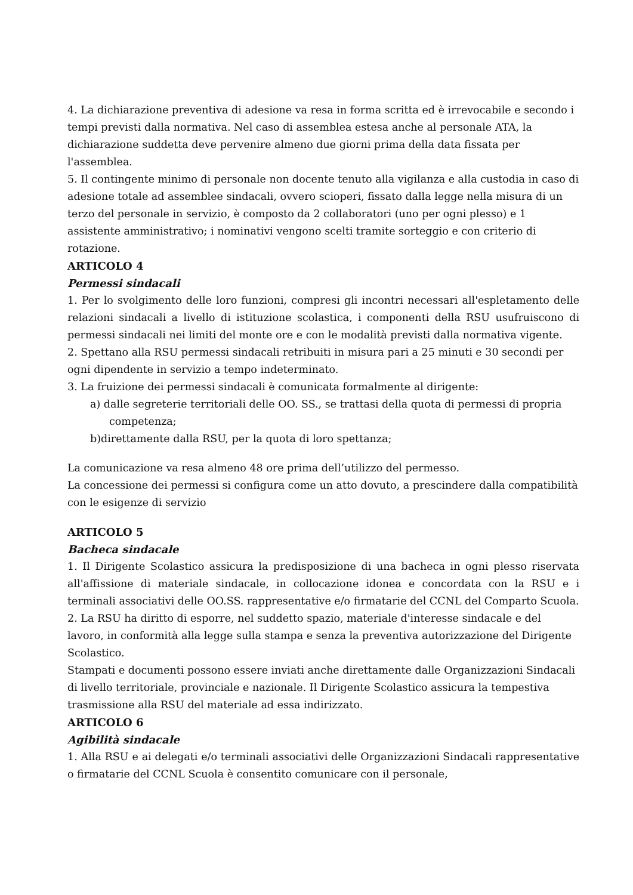4. La dichiarazione preventiva di adesione va resa in forma scritta ed è irrevocabile e secondo i tempi previsti dalla normativa. Nel caso di assemblea estesa anche al personale ATA, la dichiarazione suddetta deve pervenire almeno due giorni prima della data fissata per l'assemblea.
5. Il contingente minimo di personale non docente tenuto alla vigilanza e alla custodia in caso di adesione totale ad assemblee sindacali, ovvero scioperi, fissato dalla legge nella misura di un terzo del personale in servizio, è composto da 2 collaboratori (uno per ogni plesso) e 1 assistente amministrativo; i nominativi vengono scelti tramite sorteggio e con criterio di rotazione.
ARTICOLO 4
Permessi sindacali
1. Per lo svolgimento delle loro funzioni, compresi gli incontri necessari all'espletamento delle relazioni sindacali a livello di istituzione scolastica, i componenti della RSU usufruiscono di permessi sindacali nei limiti del monte ore e con le modalità previsti dalla normativa vigente.
2. Spettano alla RSU permessi sindacali retribuiti in misura pari a 25 minuti e 30 secondi per ogni dipendente in servizio a tempo indeterminato.
3. La fruizione dei permessi sindacali è comunicata formalmente al dirigente:
a) dalle segreterie territoriali delle OO. SS., se trattasi della quota di permessi di propria
competenza;
b)direttamente dalla RSU, per la quota di loro spettanza;
La comunicazione va resa almeno 48 ore prima dell’utilizzo del permesso.
La concessione dei permessi si configura come un atto dovuto, a prescindere dalla compatibilità con le esigenze di servizio
ARTICOLO 5
Bacheca sindacale
1. Il Dirigente Scolastico assicura la predisposizione di una bacheca in ogni plesso riservata all'affissione di materiale sindacale, in collocazione idonea e concordata con la RSU e i terminali associativi delle OO.SS. rappresentative e/o firmatarie del CCNL del Comparto Scuola.
2. La RSU ha diritto di esporre, nel suddetto spazio, materiale d'interesse sindacale e del lavoro, in conformità alla legge sulla stampa e senza la preventiva autorizzazione del Dirigente Scolastico.
Stampati e documenti possono essere inviati anche direttamente dalle Organizzazioni Sindacali di livello territoriale, provinciale e nazionale. Il Dirigente Scolastico assicura la tempestiva trasmissione alla RSU del materiale ad essa indirizzato.
ARTICOLO 6
Agibilità sindacale
1. Alla RSU e ai delegati e/o terminali associativi delle Organizzazioni Sindacali rappresentative o firmatarie del CCNL Scuola è consentito comunicare con il personale,